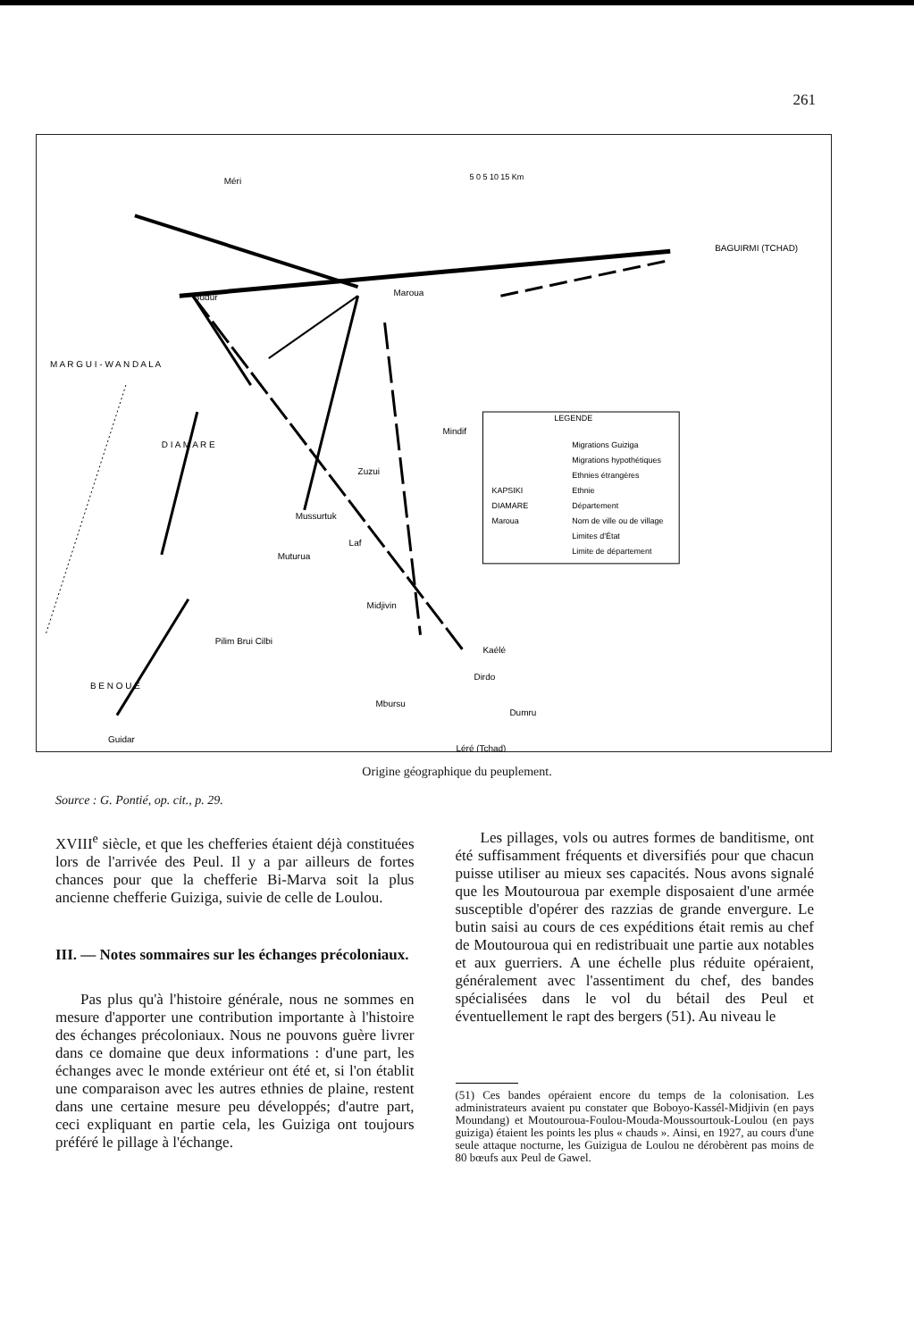261
Méri
Maroua
BAGUIRMI (TCHAD)
Gudur
Mindif
D I A M A R E
Zuzui
Mussurtuk
Laf
Muturua
Midjivin
Pilim Brui Cilbi
B E N O U E
Kaélé
Dirdo
Dumru
Mbursu
Guidar
Léré (Tchad)
M A R G U I - W A N D A L A
LEGENDE
Migrations Guiziga
Migrations hypothétiques
Ethnies étrangères
KAPSIKI
Ethnie
DIAMARE
Département
Maroua
Nom de ville ou de village
Limites d'État
Limite de département
5 0 5 10 15 Km
Origine géographique du peuplement.
Source : G. Pontié, op. cit., p. 29.
XVIII<sup>e</sup> siècle, et que les chefferies étaient déjà constituées lors de l'arrivée des Peul. Il y a par ailleurs de fortes chances pour que la chefferie Bi-Marva soit la plus ancienne chefferie Guiziga, suivie de celle de Loulou.
III. — Notes sommaires sur les échanges précoloniaux.
Pas plus qu'à l'histoire générale, nous ne sommes en mesure d'apporter une contribution importante à l'histoire des échanges précoloniaux. Nous ne pouvons guère livrer dans ce domaine que deux informations : d'une part, les échanges avec le monde extérieur ont été et, si l'on établit une comparaison avec les autres ethnies de plaine, restent dans une certaine mesure peu développés; d'autre part, ceci expliquant en partie cela, les Guiziga ont toujours préféré le pillage à l'échange.
Les pillages, vols ou autres formes de banditisme, ont été suffisamment fréquents et diversifiés pour que chacun puisse utiliser au mieux ses capacités. Nous avons signalé que les Moutouroua par exemple disposaient d'une armée susceptible d'opérer des razzias de grande envergure. Le butin saisi au cours de ces expéditions était remis au chef de Moutouroua qui en redistribuait une partie aux notables et aux guerriers. A une échelle plus réduite opéraient, généralement avec l'assentiment du chef, des bandes spécialisées dans le vol du bétail des Peul et éventuellement le rapt des bergers (51). Au niveau le
(51) Ces bandes opéraient encore du temps de la colonisation. Les administrateurs avaient pu constater que Boboyo-Kassél-Midjivin (en pays Moundang) et Moutouroua-Foulou-Mouda-Moussourtouk-Loulou (en pays guiziga) étaient les points les plus « chauds ». Ainsi, en 1927, au cours d'une seule attaque nocturne, les Guizigua de Loulou ne dérobèrent pas moins de 80 bœufs aux Peul de Gawel.